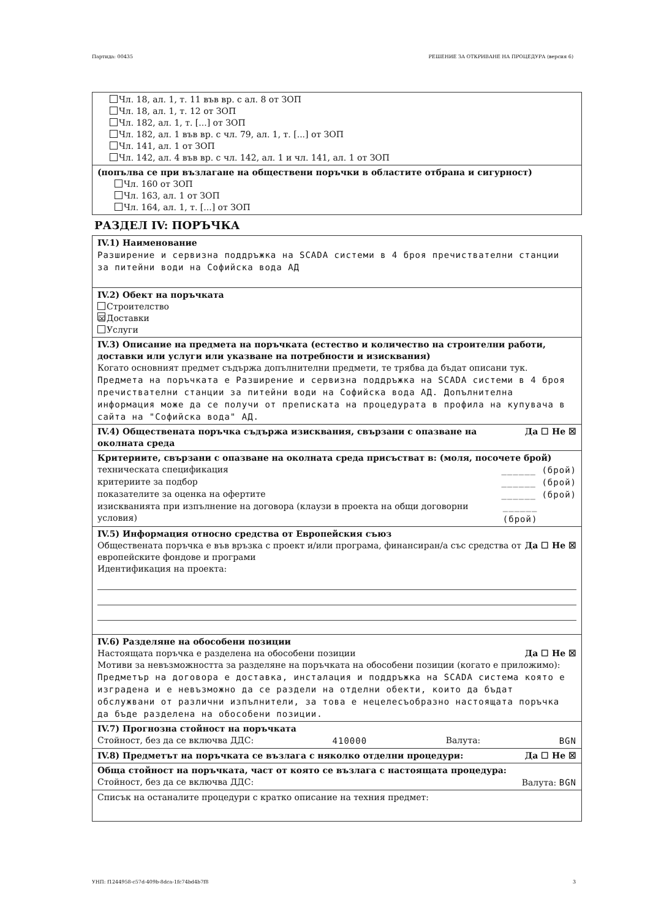Партида: 00435 РЕШЕНИЕ ЗА ОТКРИВАНЕ НА ПРОЦЕДУРА (версия 6)
Чл. 18, ал. 1, т. 11 във вр. с ал. 8 от ЗОП
Чл. 18, ал. 1, т. 12 от ЗОП
Чл. 182, ал. 1, т. [...] от ЗОП
Чл. 182, ал. 1 във вр. с чл. 79, ал. 1, т. [...] от ЗОП
Чл. 141, ал. 1 от ЗОП
Чл. 142, ал. 4 във вр. с чл. 142, ал. 1 и чл. 141, ал. 1 от ЗОП
(попълва се при възлагане на обществени поръчки в областите отбрана и сигурност)
Чл. 160 от ЗОП
Чл. 163, ал. 1 от ЗОП
Чл. 164, ал. 1, т. [...] от ЗОП
РАЗДЕЛ IV: ПОРЪЧКА
IV.1) Наименование
Разширение и сервизна поддръжка на SCADA системи в 4 броя пречиствателни станции за питейни води на Софийска вода АД
IV.2) Обект на поръчката
Строителство
☒ Доставки
Услуги
IV.3) Описание на предмета на поръчката (естество и количество на строителни работи, доставки или услуги или указване на потребности и изисквания)
Когато основният предмет съдържа допълнителни предмети, те трябва да бъдат описани тук.
Предмета на поръчката е Разширение и сервизна поддръжка на SCADA системи в 4 броя пречиствателни станции за питейни води на Софийска вода АД. Допълнителна информация може да се получи от преписката на процедурата в профила на купувача в сайта на "Софийска вода" АД.
IV.4) Обществената поръчка съдържа изисквания, свързани с опазване на околната среда Да ☐ Не ☒
Критериите, свързани с опазване на околната среда присъстват в: (моля, посочете брой)
техническата спецификация ______ (брой)
критериите за подбор ______ (брой)
показателите за оценка на офертите ______ (брой)
изискванията при изпълнение на договора (клаузи в проекта на общи договорни условия) ______ (брой)
IV.5) Информация относно средства от Европейския съюз
Обществената поръчка е във връзка с проект и/или програма, финансиран/а със средства от европейските фондове и програми Да ☐ Не ☒
Идентификация на проекта:
IV.6) Разделяне на обособени позиции
Настоящата поръчка е разделена на обособени позиции Да ☐ Не ☒
Мотиви за невъзможността за разделяне на поръчката на обособени позиции (когато е приложимо):
Предметър на договора е доставка, инсталация и поддръжка на SCADA система която е изградена и е невъзможно да се раздели на отделни обекти, които да бъдат обслужвани от различни изпълнители, за това е нецелесъобразно настоящата поръчка да бъде разделена на обособени позиции.
IV.7) Прогнозна стойност на поръчката
Стойност, без да се включва ДДС: 410000 Валута: BGN
IV.8) Предметът на поръчката се възлага с няколко отделни процедури: Да ☐ Не ☒
Обща стойност на поръчката, част от която се възлага с настоящата процедура:
Стойност, без да се включва ДДС: Валута: BGN
Списък на останалите процедури с кратко описание на техния предмет:
УНП: f1244958-c57d-409b-8dca-1fc74bd4b7f8 3